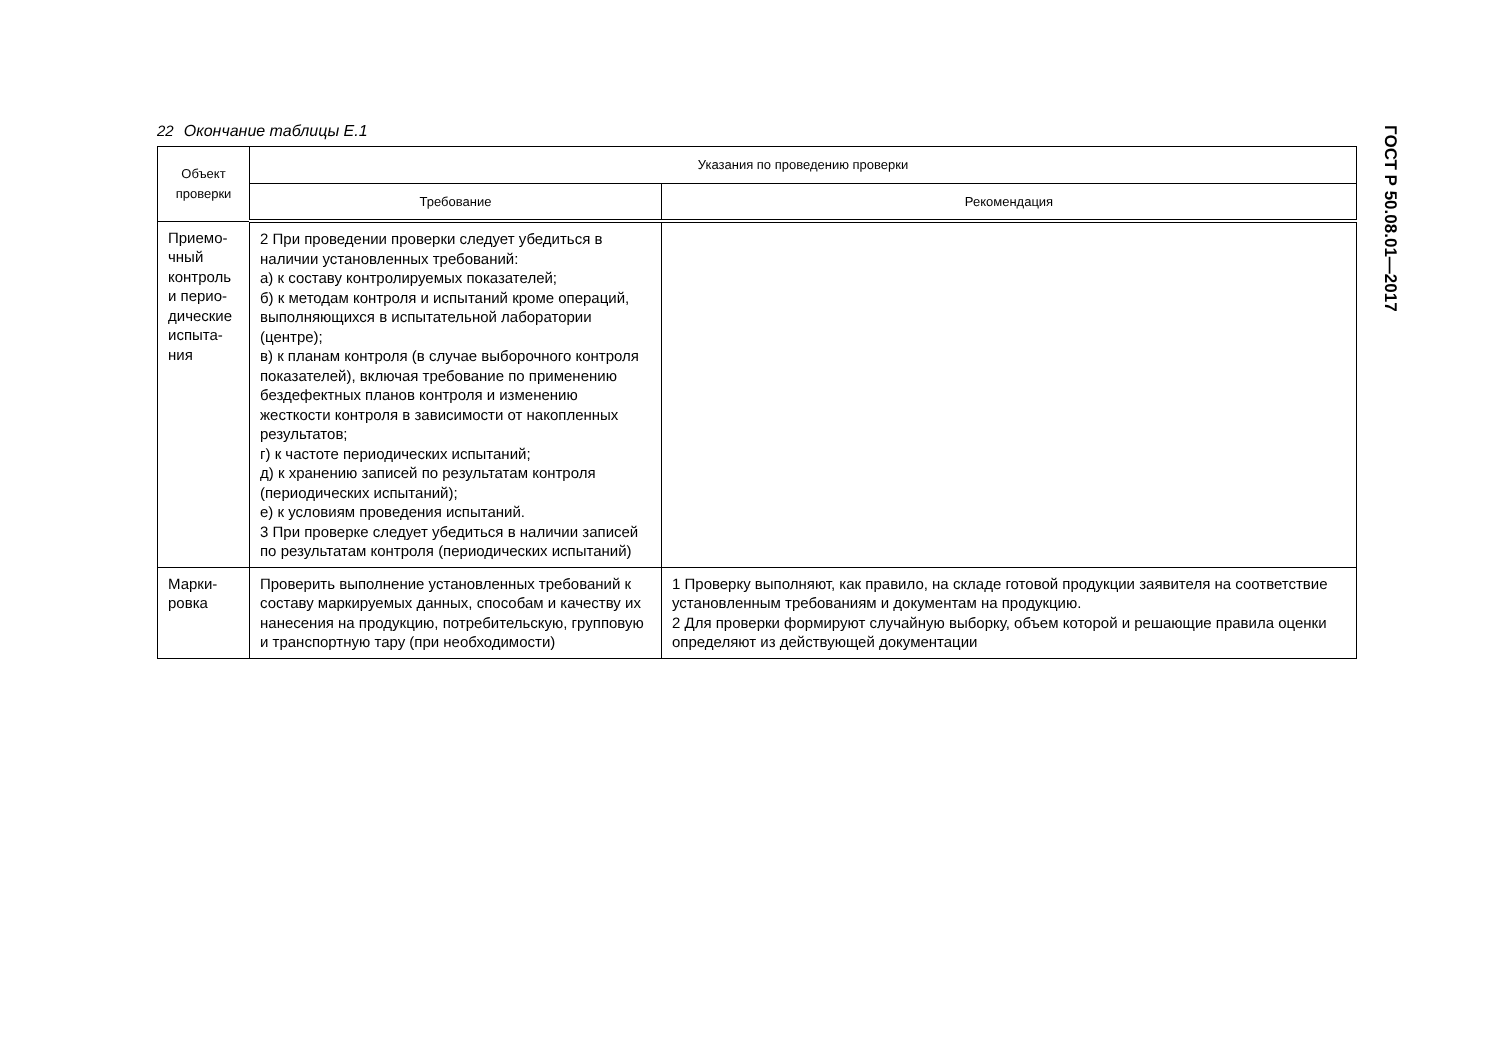22 Окончание таблицы Е.1
| Объект проверки | Указания по проведению проверки | |
| --- | --- | --- |
| | Требование | Рекомендация |
| Приемо-чный контроль и перио-дические испыта-ния | 2 При проведении проверки следует убедиться в наличии установленных требований: а) к составу контролируемых показателей; б) к методам контроля и испытаний кроме операций, выполняющихся в испытательной лаборатории (центре); в) к планам контроля (в случае выборочного контроля показателей), включая требование по применению бездефектных планов контроля и изменению жесткости контроля в зависимости от накопленных результатов; г) к частоте периодических испытаний; д) к хранению записей по результатам контроля (периодических испытаний); е) к условиям проведения испытаний. 3 При проверке следует убедиться в наличии записей по результатам контроля (периодических испытаний) | |
| Марки-ровка | Проверить выполнение установленных требований к составу маркируемых данных, способам и качеству их нанесения на продукцию, потребительскую, групповую и транспортную тару (при необходимости) | 1 Проверку выполняют, как правило, на складе готовой продукции заявителя на соответствие установленным требованиям и документам на продукцию. 2 Для проверки формируют случайную выборку, объем которой и решающие правила оценки определяют из действующей документации |
ГОСТ Р 50.08.01—2017